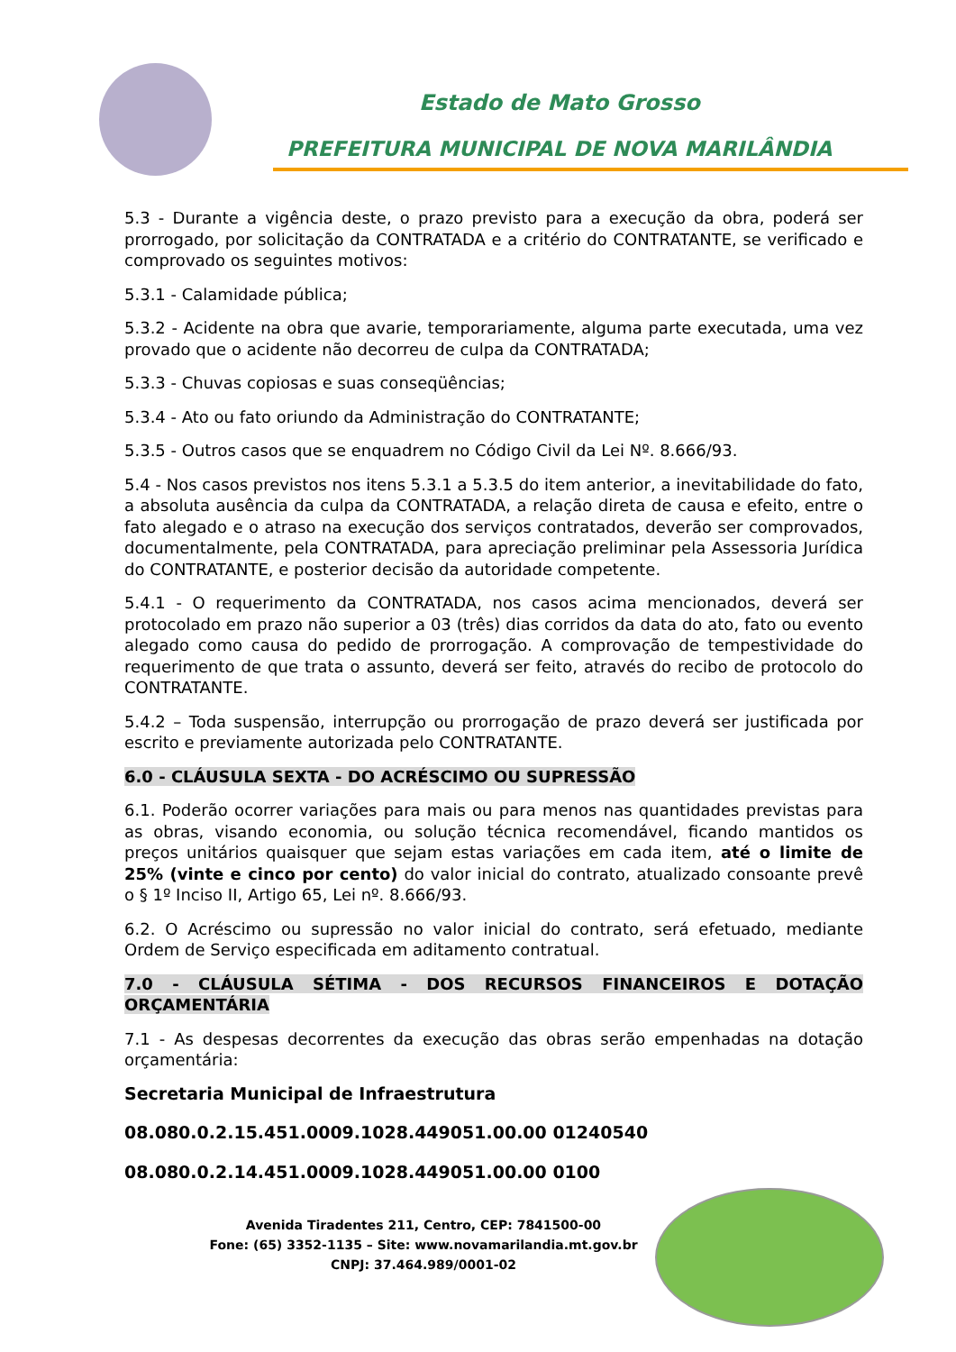Estado de Mato Grosso
PREFEITURA MUNICIPAL DE NOVA MARILÂNDIA
5.3 - Durante a vigência deste, o prazo previsto para a execução da obra, poderá ser prorrogado, por solicitação da CONTRATADA e a critério do CONTRATANTE, se verificado e comprovado os seguintes motivos:
5.3.1 - Calamidade pública;
5.3.2 - Acidente na obra que avarie, temporariamente, alguma parte executada, uma vez provado que o acidente não decorreu de culpa da CONTRATADA;
5.3.3 - Chuvas copiosas e suas conseqüências;
5.3.4 - Ato ou fato oriundo da Administração do CONTRATANTE;
5.3.5 - Outros casos que se enquadrem no Código Civil da Lei Nº. 8.666/93.
5.4 - Nos casos previstos nos itens 5.3.1 a 5.3.5 do item anterior, a inevitabilidade do fato, a absoluta ausência da culpa da CONTRATADA, a relação direta de causa e efeito, entre o fato alegado e o atraso na execução dos serviços contratados, deverão ser comprovados, documentalmente, pela CONTRATADA, para apreciação preliminar pela Assessoria Jurídica do CONTRATANTE, e posterior decisão da autoridade competente.
5.4.1 - O requerimento da CONTRATADA, nos casos acima mencionados, deverá ser protocolado em prazo não superior a 03 (três) dias corridos da data do ato, fato ou evento alegado como causa do pedido de prorrogação. A comprovação de tempestividade do requerimento de que trata o assunto, deverá ser feito, através do recibo de protocolo do CONTRATANTE.
5.4.2 – Toda suspensão, interrupção ou prorrogação de prazo deverá ser justificada por escrito e previamente autorizada pelo CONTRATANTE.
6.0 - CLÁUSULA SEXTA - DO ACRÉSCIMO OU SUPRESSÃO
6.1. Poderão ocorrer variações para mais ou para menos nas quantidades previstas para as obras, visando economia, ou solução técnica recomendável, ficando mantidos os preços unitários quaisquer que sejam estas variações em cada item, até o limite de 25% (vinte e cinco por cento) do valor inicial do contrato, atualizado consoante prevê o § 1º Inciso II, Artigo 65, Lei nº. 8.666/93.
6.2. O Acréscimo ou supressão no valor inicial do contrato, será efetuado, mediante Ordem de Serviço especificada em aditamento contratual.
7.0 - CLÁUSULA SÉTIMA - DOS RECURSOS FINANCEIROS E DOTAÇÃO ORÇAMENTÁRIA
7.1 - As despesas decorrentes da execução das obras serão empenhadas na dotação orçamentária:
Secretaria Municipal de Infraestrutura
08.080.0.2.15.451.0009.1028.449051.00.00 01240540
08.080.0.2.14.451.0009.1028.449051.00.00 0100
Avenida Tiradentes 211, Centro, CEP: 7841500-00
Fone: (65) 3352-1135 – Site: www.novamarilandia.mt.gov.br
CNPJ: 37.464.989/0001-02